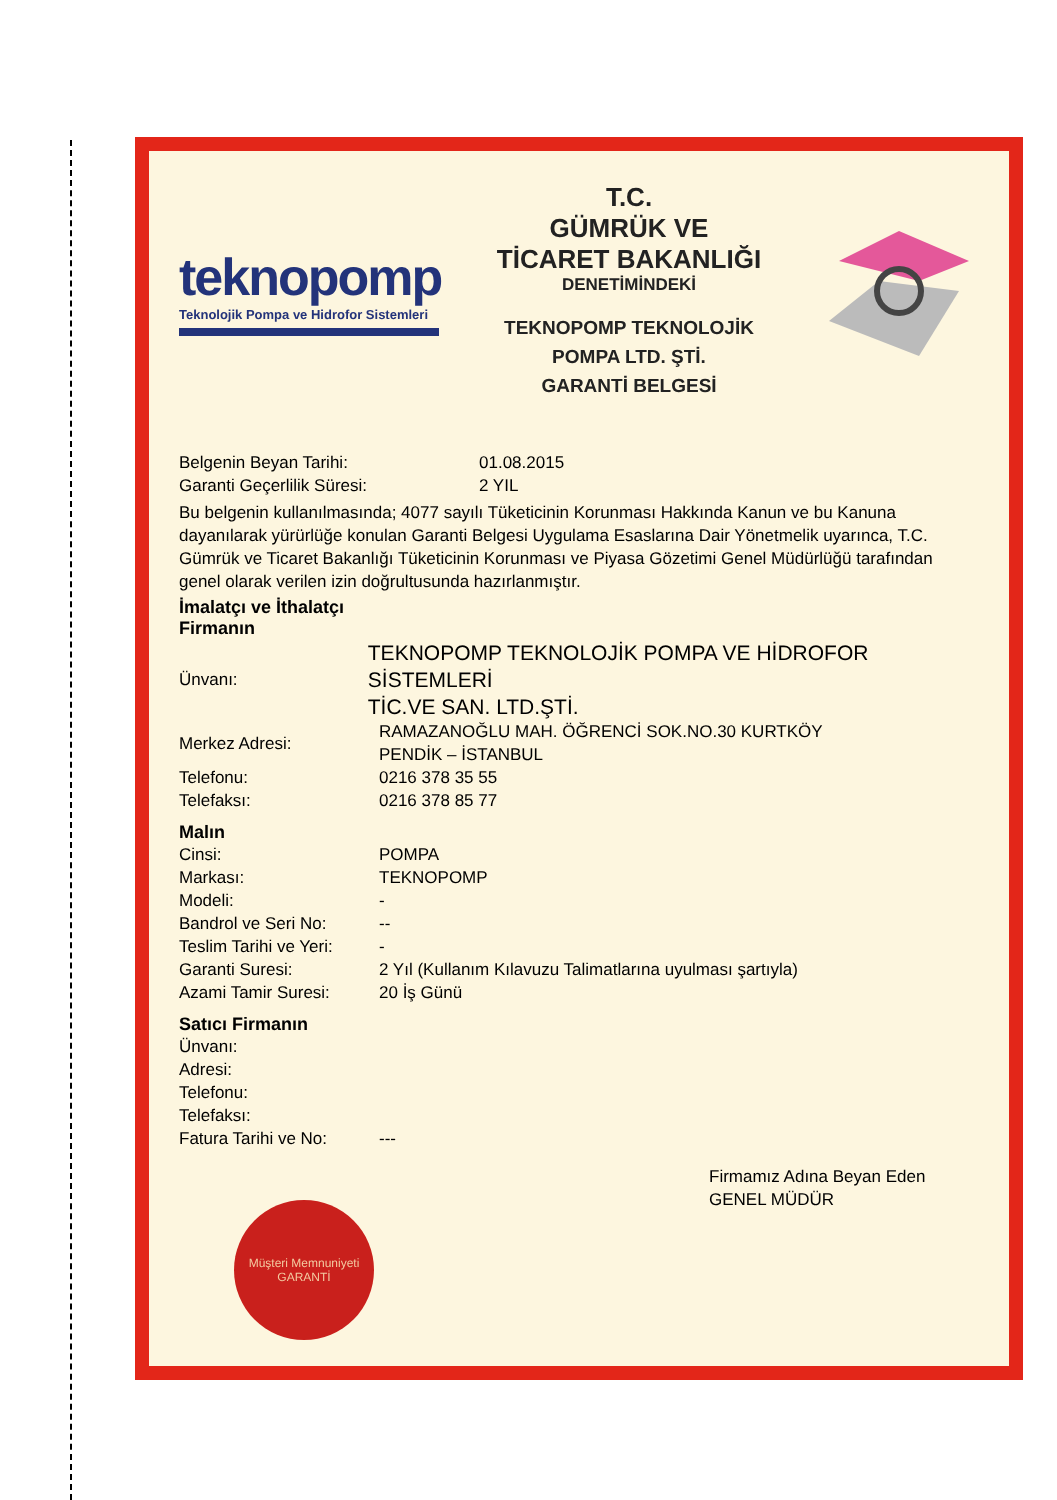teknopomp
Teknolojik Pompa ve Hidrofor Sistemleri
T.C.
GÜMRÜK VE
TİCARET BAKANLIĞI
DENETİMİNDEKİ
TEKNOPOMP TEKNOLOJİK
POMPA LTD. ŞTİ.
GARANTİ BELGESİ
Belgenin Beyan Tarihi: 01.08.2015
Garanti Geçerlilik Süresi: 2 YIL
Bu belgenin kullanılmasında; 4077 sayılı Tüketicinin Korunması Hakkında Kanun ve bu Kanuna dayanılarak yürürlüğe konulan Garanti Belgesi Uygulama Esaslarına Dair Yönetmelik uyarınca, T.C. Gümrük ve Ticaret Bakanlığı Tüketicinin Korunması ve Piyasa Gözetimi Genel Müdürlüğü tarafından genel olarak verilen izin doğrultusunda hazırlanmıştır.
İmalatçı ve İthalatçı
Firmanın
Ünvanı:
TEKNOPOMP TEKNOLOJİK POMPA VE HİDROFOR SİSTEMLERİ
TİC.VE SAN. LTD.ŞTİ.
Merkez Adresi:
RAMAZANOĞLU MAH. ÖĞRENCİ SOK.NO.30 KURTKÖY
PENDİK – İSTANBUL
Telefonu: 0216 378 35 55
Telefaksı: 0216 378 85 77
Malın
Cinsi: POMPA
Markası: TEKNOPOMP
Modeli: -
Bandrol ve Seri No: --
Teslim Tarihi ve Yeri:
-
Garanti Suresi: 2 Yıl (Kullanım Kılavuzu Talimatlarına uyulması şartıyla)
Azami Tamir Suresi: 20 İş Günü
Satıcı Firmanın
Ünvanı:
Adresi:
Telefonu:
Telefaksı:
Fatura Tarihi ve No:
---
Müşteri Memnuniyeti
GARANTİ
Firmamız Adına Beyan Eden
GENEL MÜDÜR